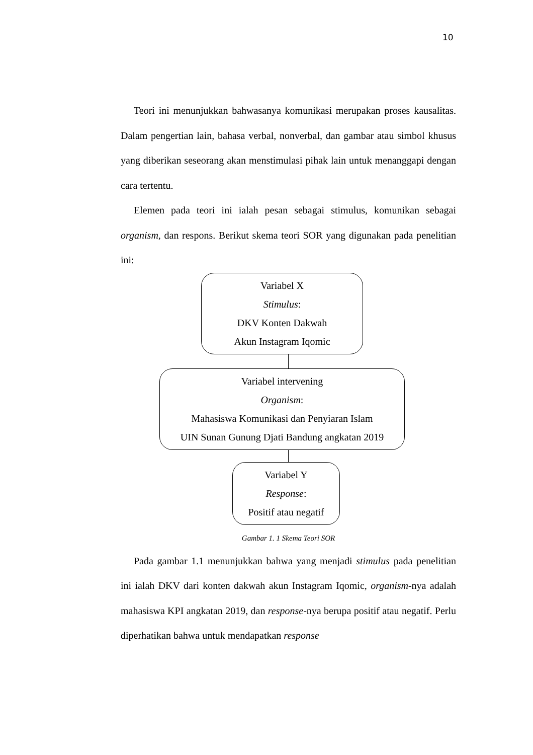10
Teori ini menunjukkan bahwasanya komunikasi merupakan proses kausalitas. Dalam pengertian lain, bahasa verbal, nonverbal, dan gambar atau simbol khusus yang diberikan seseorang akan menstimulasi pihak lain untuk menanggapi dengan cara tertentu.
Elemen pada teori ini ialah pesan sebagai stimulus, komunikan sebagai organism, dan respons. Berikut skema teori SOR yang digunakan pada penelitian ini:
Variabel X
Stimulus:
DKV Konten Dakwah
Akun Instagram Iqomic
Variabel intervening
Organism:
Mahasiswa Komunikasi dan Penyiaran Islam
UIN Sunan Gunung Djati Bandung angkatan 2019
Variabel Y
Response:
Positif atau negatif
Gambar 1. 1 Skema Teori SOR
Pada gambar 1.1 menunjukkan bahwa yang menjadi stimulus pada penelitian ini ialah DKV dari konten dakwah akun Instagram Iqomic, organism-nya adalah mahasiswa KPI angkatan 2019, dan response-nya berupa positif atau negatif. Perlu diperhatikan bahwa untuk mendapatkan response